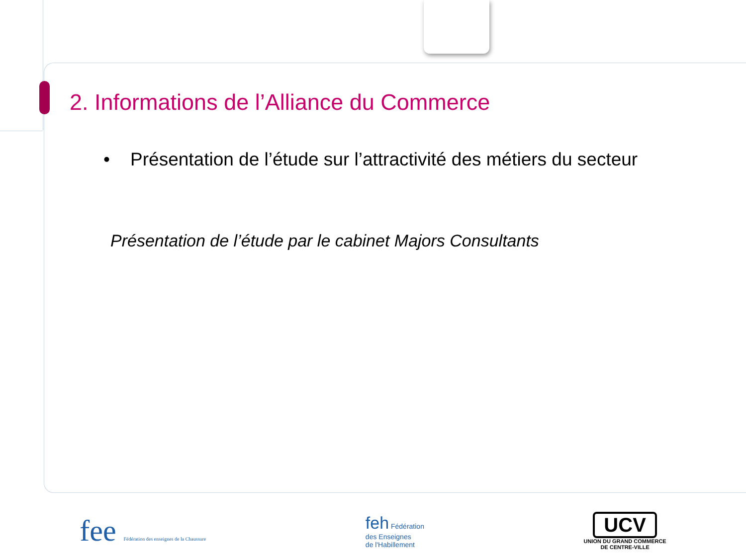2. Informations de l’Alliance du Commerce
• Présentation de l’étude sur l’attractivité des métiers du secteur
Présentation de l’étude par le cabinet Majors Consultants
fee Fédération des enseignes de la Chaussure
feh Fédération
des Enseignes
de l'Habillement
UCV
UNION DU GRAND COMMERCE
DE CENTRE-VILLE